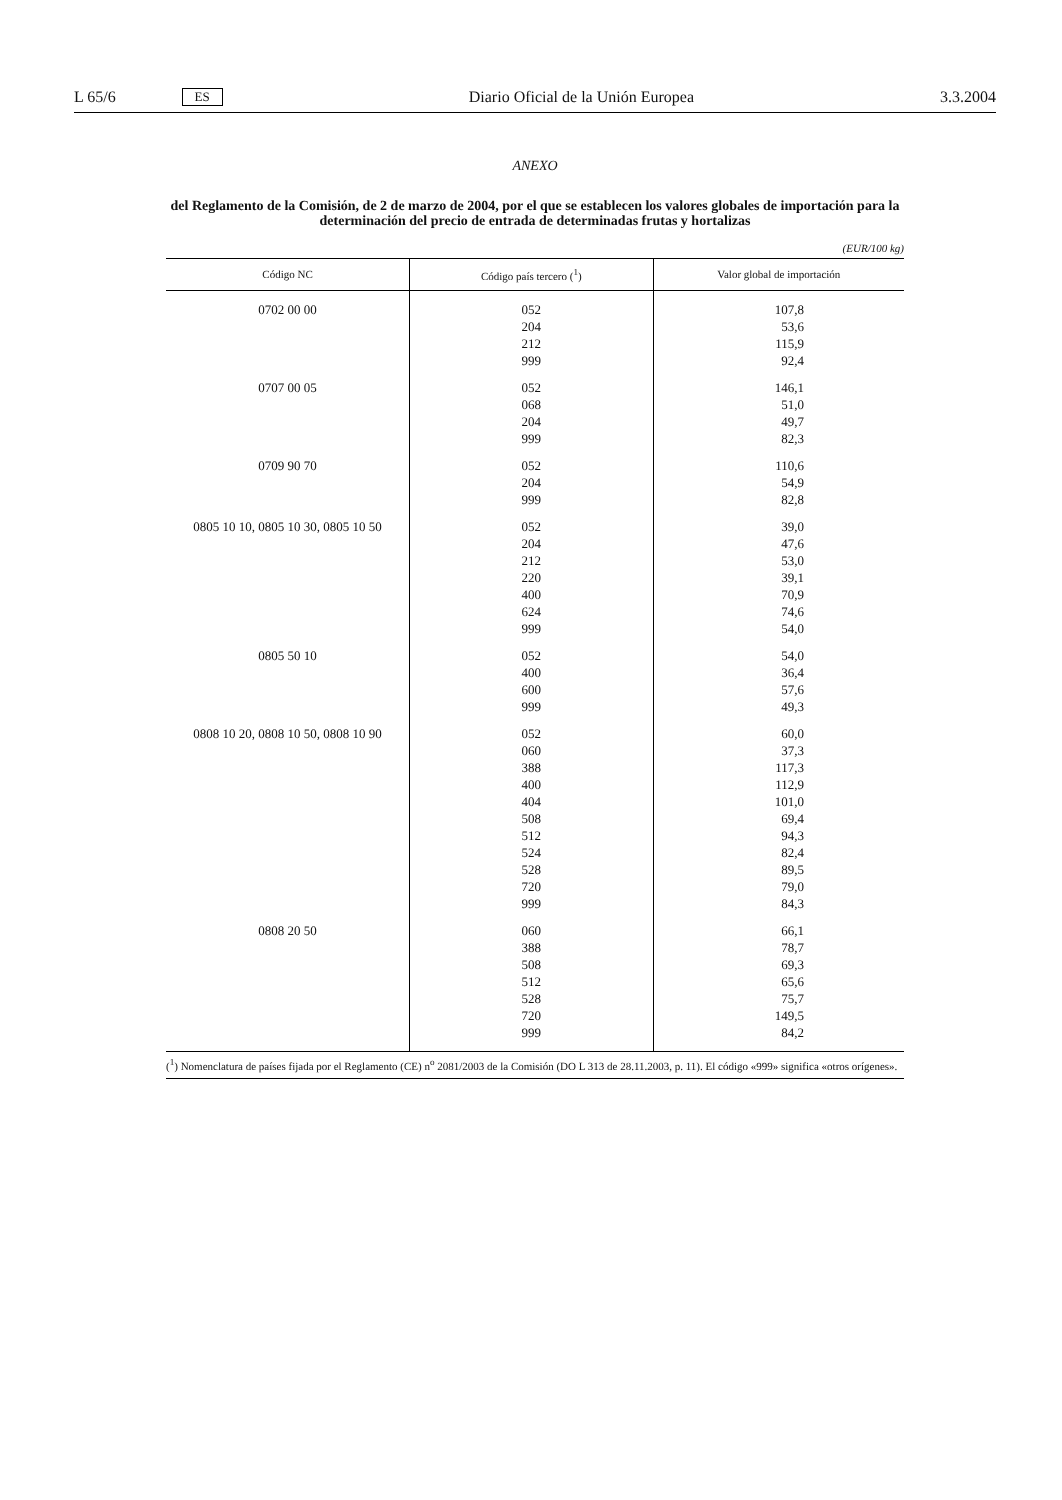L 65/6 ES Diario Oficial de la Unión Europea 3.3.2004
ANEXO
del Reglamento de la Comisión, de 2 de marzo de 2004, por el que se establecen los valores globales de importación para la determinación del precio de entrada de determinadas frutas y hortalizas
(EUR/100 kg)
| Código NC | Código país tercero (<sup>1</sup>) | Valor global de importación |
| --- | --- | --- |
| 0702 00 00 | 052 204 212 999 | 107,8 53,6 115,9 92,4 |
| 0707 00 05 | 052 068 204 999 | 146,1 51,0 49,7 82,3 |
| 0709 90 70 | 052 204 999 | 110,6 54,9 82,8 |
| 0805 10 10, 0805 10 30, 0805 10 50 | 052 204 212 220 400 624 999 | 39,0 47,6 53,0 39,1 70,9 74,6 54,0 |
| 0805 50 10 | 052 400 600 999 | 54,0 36,4 57,6 49,3 |
| 0808 10 20, 0808 10 50, 0808 10 90 | 052 060 388 400 404 508 512 524 528 720 999 | 60,0 37,3 117,3 112,9 101,0 69,4 94,3 82,4 89,5 79,0 84,3 |
| 0808 20 50 | 060 388 508 512 528 720 999 | 66,1 78,7 69,3 65,6 75,7 149,5 84,2 |
(<sup>1</sup>) Nomenclatura de países fijada por el Reglamento (CE) n<sup>o</sup> 2081/2003 de la Comisión (DO L 313 de 28.11.2003, p. 11). El código «999» significa «otros orígenes».